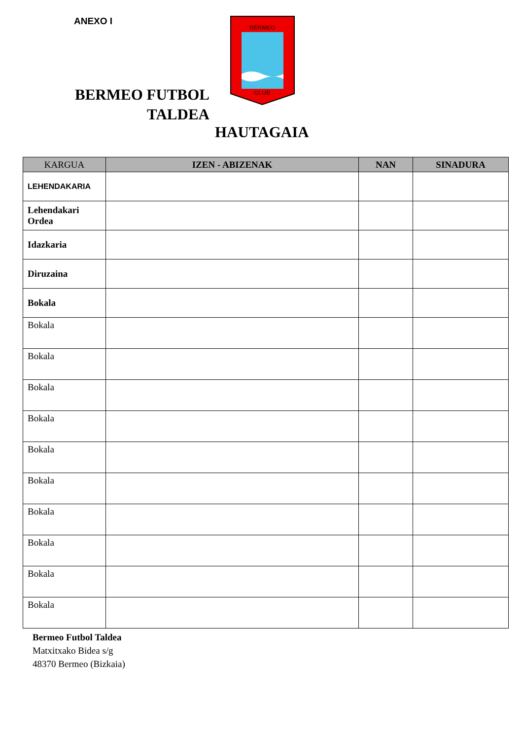ANEXO I
BERMEO FUTBOL TALDEA
BERMEO
CLUB
HAUTAGAIA
| KARGUA | IZEN - ABIZENAK | NAN | SINADURA |
| --- | --- | --- | --- |
| LEHENDAKARIA | | | |
| Lehendakari Ordea | | | |
| Idazkaria | | | |
| Diruzaina | | | |
| Bokala | | | |
| Bokala | | | |
| Bokala | | | |
| Bokala | | | |
| Bokala | | | |
| Bokala | | | |
| Bokala | | | |
| Bokala | | | |
| Bokala | | | |
| Bokala | | | |
| Bokala | | | |
Bermeo Futbol Taldea
Matxitxako Bidea s/g
48370 Bermeo (Bizkaia)